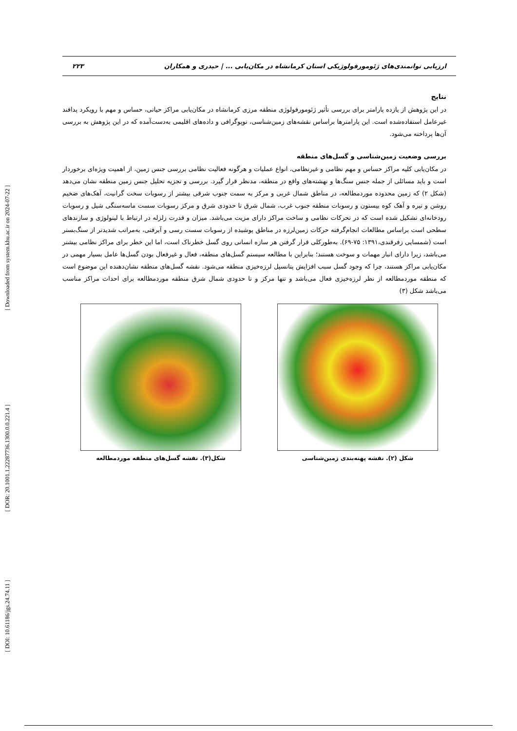[ Downloaded from system.khu.ac.ir on 2024-07-22 ]
[ DOR: 20.1001.1.22287736.1300.0.0.221.4 ]
[ DOI: 10.61186/jgs.24.74.11 ]
ارزیابی توانمندی‌های ژئومورفولوژیکی استان کرمانشاه در مکان‌یابی ... | حیدری و همکاران ۲۲۳
نتایج
در این پژوهش از یازده پارامتر برای بررسی تأثیر ژئومورفولوژی منطقه مرزی کرمانشاه در مکان‌یابی مراکز حیاتی، حساس و مهم با رویکرد پدافند غیرعامل استفاده‌شده است. این پارامترها براساس نقشه‌های زمین‌شناسی، توپوگرافی و داده‌های اقلیمی به‌دست‌آمده که در این پژوهش به بررسی آن‌ها پرداخته می‌شود.
بررسی وضعیت زمین‌شناسی و گسل‌های منطقه
در مکان‌یابی کلیه مراکز حساس و مهم نظامی و غیرنظامی، انواع عملیات و هرگونه فعالیت نظامی بررسی جنس زمین، از اهمیت ویژه‌ای برخوردار است و باید مسائلی از جمله جنس سنگ‌ها و نهشته‌های واقع در منطقه، مدنظر قرار گیرد. بررسی و تجزیه تحلیل جنس زمین منطقه نشان می‌دهد (شکل ۲) که زمین محدوده موردمطالعه، در مناطق شمال غربی و مرکز به سمت جنوب شرقی بیشتر از رسوبات سخت گرانیت، آهک‌های ضخیم روشن و تیره و آهک کوه بیستون و رسوبات منطقه جنوب غرب، شمال شرق تا حدودی شرق و مرکز رسوبات سست ماسه‌سنگی شیل و رسوبات رودخانه‌ای تشکیل شده است که در تحرکات نظامی و ساخت مراکز دارای مزیت می‌باشد. میزان و قدرت زلزله در ارتباط با لیتولوژی و سازندهای سطحی است براساس مطالعات انجام‌گرفته حرکات زمین‌لرزه در مناطق پوشیده از رسوبات سست رسی و آبرفتی، به‌مراتب شدیدتر از سنگ‌بستر است (شمسایی زفرقندی،۱۳۹۱: ۷۵-۶۹). به‌طورکلی قرار گرفتن هر سازه انسانی روی گسل خطرناک است، اما این خطر برای مراکز نظامی بیشتر می‌باشد، زیرا دارای انبار مهمات و سوخت هستند؛ بنابراین با مطالعه سیستم گسل‌های منطقه، فعال و غیرفعال بودن گسل‌ها عامل بسیار مهمی در مکان‌یابی مراکز هستند، چرا که وجود گسل سبب افزایش پتانسیل لرزه‌خیزی منطقه می‌شود. نقشه گسل‌های منطقه نشان‌دهنده این موضوع است که منطقه موردمطالعه از نظر لرزه‌خیزی فعال می‌باشد و تنها مرکز و تا حدودی شمال شرق منطقه موردمطالعه برای احداث مراکز مناسب می‌باشد شکل (۳)
شکل (۲). نقشه پهنه‌بندی زمین‌شناسی شکل(۳). نقشه گسل‌های منطقه موردمطالعه